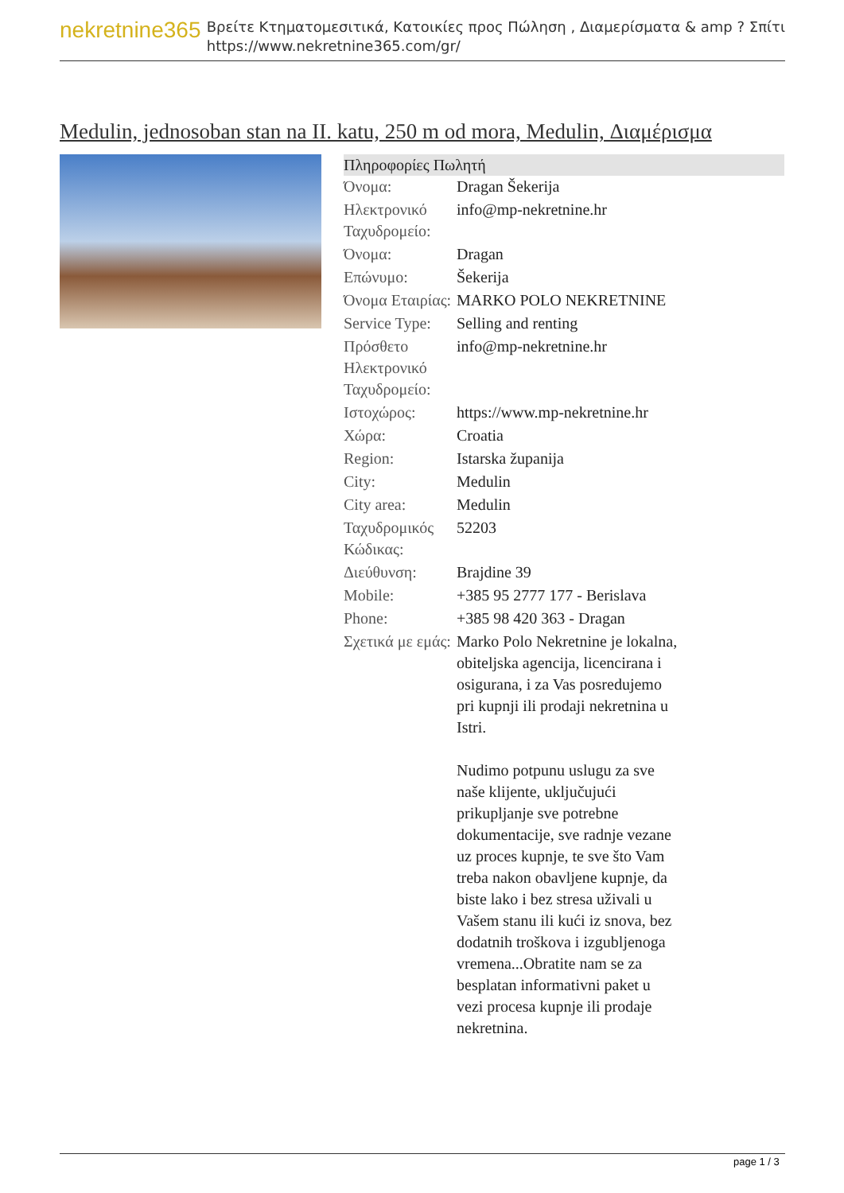nekretnine365
Βρείτε Κτηματομεσιτικά, Κατοικίες προς Πώληση , Διαμερίσματα & amp ? Σπίτι
https://www.nekretnine365.com/gr/
Medulin, jednosoban stan na II. katu, 250 m od mora, Medulin, Διαμέρισμα
| Πληροφορίες Πωλητή | |
| --- | --- |
| Όνομα: | Dragan Šekerija |
| Ηλεκτρονικό Ταχυδρομείο: | info@mp-nekretnine.hr |
| Όνομα: | Dragan |
| Επώνυμο: | Šekerija |
| Όνομα Εταιρίας: | MARKO POLO NEKRETNINE |
| Service Type: | Selling and renting |
| Πρόσθετο Ηλεκτρονικό Ταχυδρομείο: | info@mp-nekretnine.hr |
| Ιστοχώρος: | https://www.mp-nekretnine.hr |
| Χώρα: | Croatia |
| Region: | Istarska županija |
| City: | Medulin |
| City area: | Medulin |
| Ταχυδρομικός Κώδικας: | 52203 |
| Διεύθυνση: | Brajdine 39 |
| Mobile: | +385 95 2777 177 - Berislava |
| Phone: | +385 98 420 363 - Dragan |
| Σχετικά με εμάς: | Marko Polo Nekretnine je lokalna, obiteljska agencija, licencirana i osigurana, i za Vas posredujemo pri kupnji ili prodaji nekretnina u Istri. Nudimo potpunu uslugu za sve naše klijente, uključujući prikupljanje sve potrebne dokumentacije, sve radnje vezane uz proces kupnje, te sve što Vam treba nakon obavljene kupnje, da biste lako i bez stresa uživali u Vašem stanu ili kući iz snova, bez dodatnih troškova i izgubljenoga vremena...Obratite nam se za besplatan informativni paket u vezi procesa kupnje ili prodaje nekretnina. |
page 1 / 3